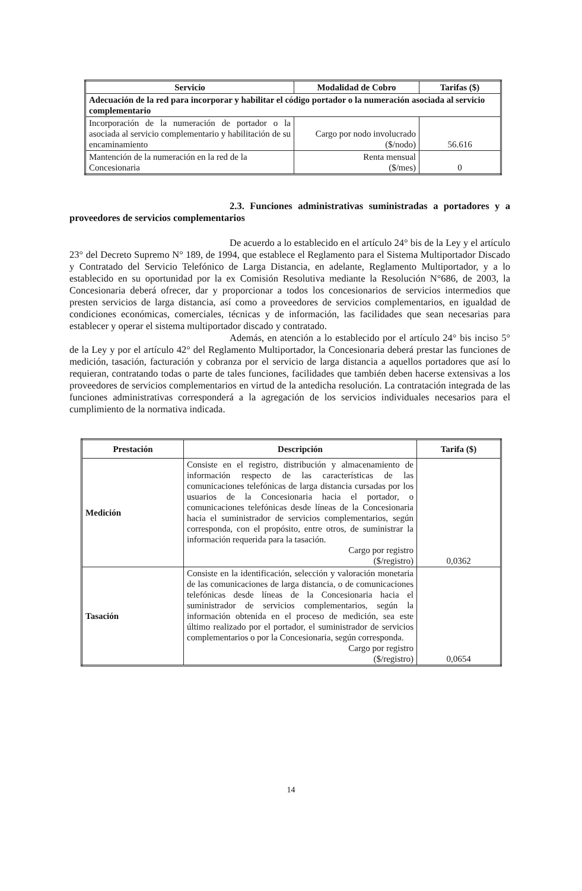| Servicio | Modalidad de Cobro | Tarifas ($) |
| --- | --- | --- |
| Adecuación de la red para incorporar y habilitar el código portador o la numeración asociada al servicio complementario | | |
| Incorporación de la numeración de portador o la asociada al servicio complementario y habilitación de su encaminamiento | Cargo por nodo involucrado ($/nodo) | 56.616 |
| Mantención de la numeración en la red de la Concesionaria | Renta mensual ($/mes) | 0 |
2.3. Funciones administrativas suministradas a portadores y a proveedores de servicios complementarios
De acuerdo a lo establecido en el artículo 24° bis de la Ley y el artículo 23° del Decreto Supremo N° 189, de 1994, que establece el Reglamento para el Sistema Multiportador Discado y Contratado del Servicio Telefónico de Larga Distancia, en adelante, Reglamento Multiportador, y a lo establecido en su oportunidad por la ex Comisión Resolutiva mediante la Resolución N°686, de 2003, la Concesionaria deberá ofrecer, dar y proporcionar a todos los concesionarios de servicios intermedios que presten servicios de larga distancia, así como a proveedores de servicios complementarios, en igualdad de condiciones económicas, comerciales, técnicas y de información, las facilidades que sean necesarias para establecer y operar el sistema multiportador discado y contratado.
Además, en atención a lo establecido por el artículo 24° bis inciso 5° de la Ley y por el artículo 42° del Reglamento Multiportador, la Concesionaria deberá prestar las funciones de medición, tasación, facturación y cobranza por el servicio de larga distancia a aquellos portadores que así lo requieran, contratando todas o parte de tales funciones, facilidades que también deben hacerse extensivas a los proveedores de servicios complementarios en virtud de la antedicha resolución. La contratación integrada de las funciones administrativas corresponderá a la agregación de los servicios individuales necesarios para el cumplimiento de la normativa indicada.
| Prestación | Descripción | Tarifa ($) |
| --- | --- | --- |
| Medición | Consiste en el registro, distribución y almacenamiento de información respecto de las características de las comunicaciones telefónicas de larga distancia cursadas por los usuarios de la Concesionaria hacia el portador, o comunicaciones telefónicas desde líneas de la Concesionaria hacia el suministrador de servicios complementarios, según corresponda, con el propósito, entre otros, de suministrar la información requerida para la tasación. Cargo por registro ($/registro) | 0,0362 |
| Tasación | Consiste en la identificación, selección y valoración monetaria de las comunicaciones de larga distancia, o de comunicaciones telefónicas desde líneas de la Concesionaria hacia el suministrador de servicios complementarios, según la información obtenida en el proceso de medición, sea este último realizado por el portador, el suministrador de servicios complementarios o por la Concesionaria, según corresponda. Cargo por registro ($/registro) | 0,0654 |
14